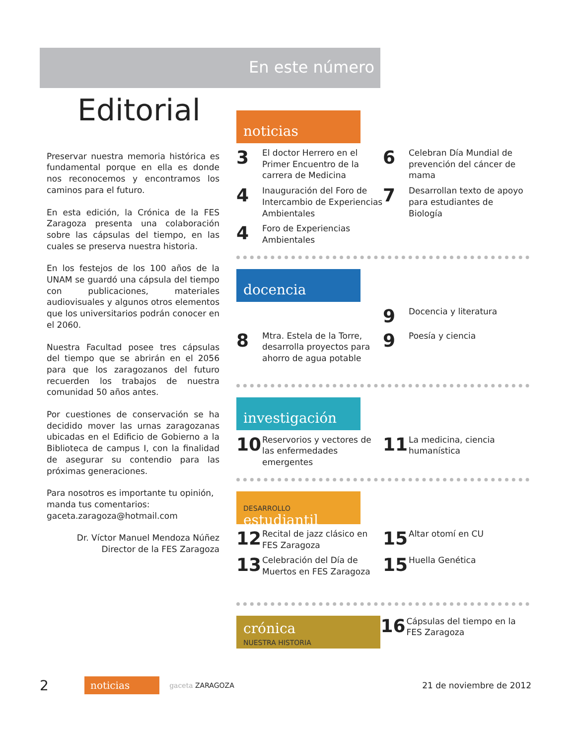En este número
Editorial
Preservar nuestra memoria histórica es fundamental porque en ella es donde nos reconocemos y encontramos los caminos para el futuro.
En esta edición, la Crónica de la FES Zaragoza presenta una colaboración sobre las cápsulas del tiempo, en las cuales se preserva nuestra historia.
En los festejos de los 100 años de la UNAM se guardó una cápsula del tiempo con publicaciones, materiales audiovisuales y algunos otros elementos que los universitarios podrán conocer en el 2060.
Nuestra Facultad posee tres cápsulas del tiempo que se abrirán en el 2056 para que los zaragozanos del futuro recuerden los trabajos de nuestra comunidad 50 años antes.
Por cuestiones de conservación se ha decidido mover las urnas zaragozanas ubicadas en el Edificio de Gobierno a la Biblioteca de campus I, con la finalidad de asegurar su contendio para las próximas generaciones.
Para nosotros es importante tu opinión, manda tus comentarios:
gaceta.zaragoza@hotmail.com
Dr. Víctor Manuel Mendoza Núñez
Director de la FES Zaragoza
noticias
3 El doctor Herrero en el Primer Encuentro de la carrera de Medicina
6 Celebran Día Mundial de prevención del cáncer de mama
4 Inauguración del Foro de Intercambio de Experiencias Ambientales
7 Desarrollan texto de apoyo para estudiantes de Biología
4 Foro de Experiencias Ambientales
docencia
9 Docencia y literatura
8 Mtra. Estela de la Torre, desarrolla proyectos para ahorro de agua potable
9 Poesía y ciencia
investigación
10 Reservorios y vectores de las enfermedades emergentes
11 La medicina, ciencia humanística
DESARROLLO
estudiantil
12 Recital de jazz clásico en FES Zaragoza
15 Altar otomí en CU
13 Celebración del Día de Muertos en FES Zaragoza
15 Huella Genética
crónica
NUESTRA HISTORIA
16 Cápsulas del tiempo en la FES Zaragoza
2 noticias gaceta ZARAGOZA 21 de noviembre de 2012